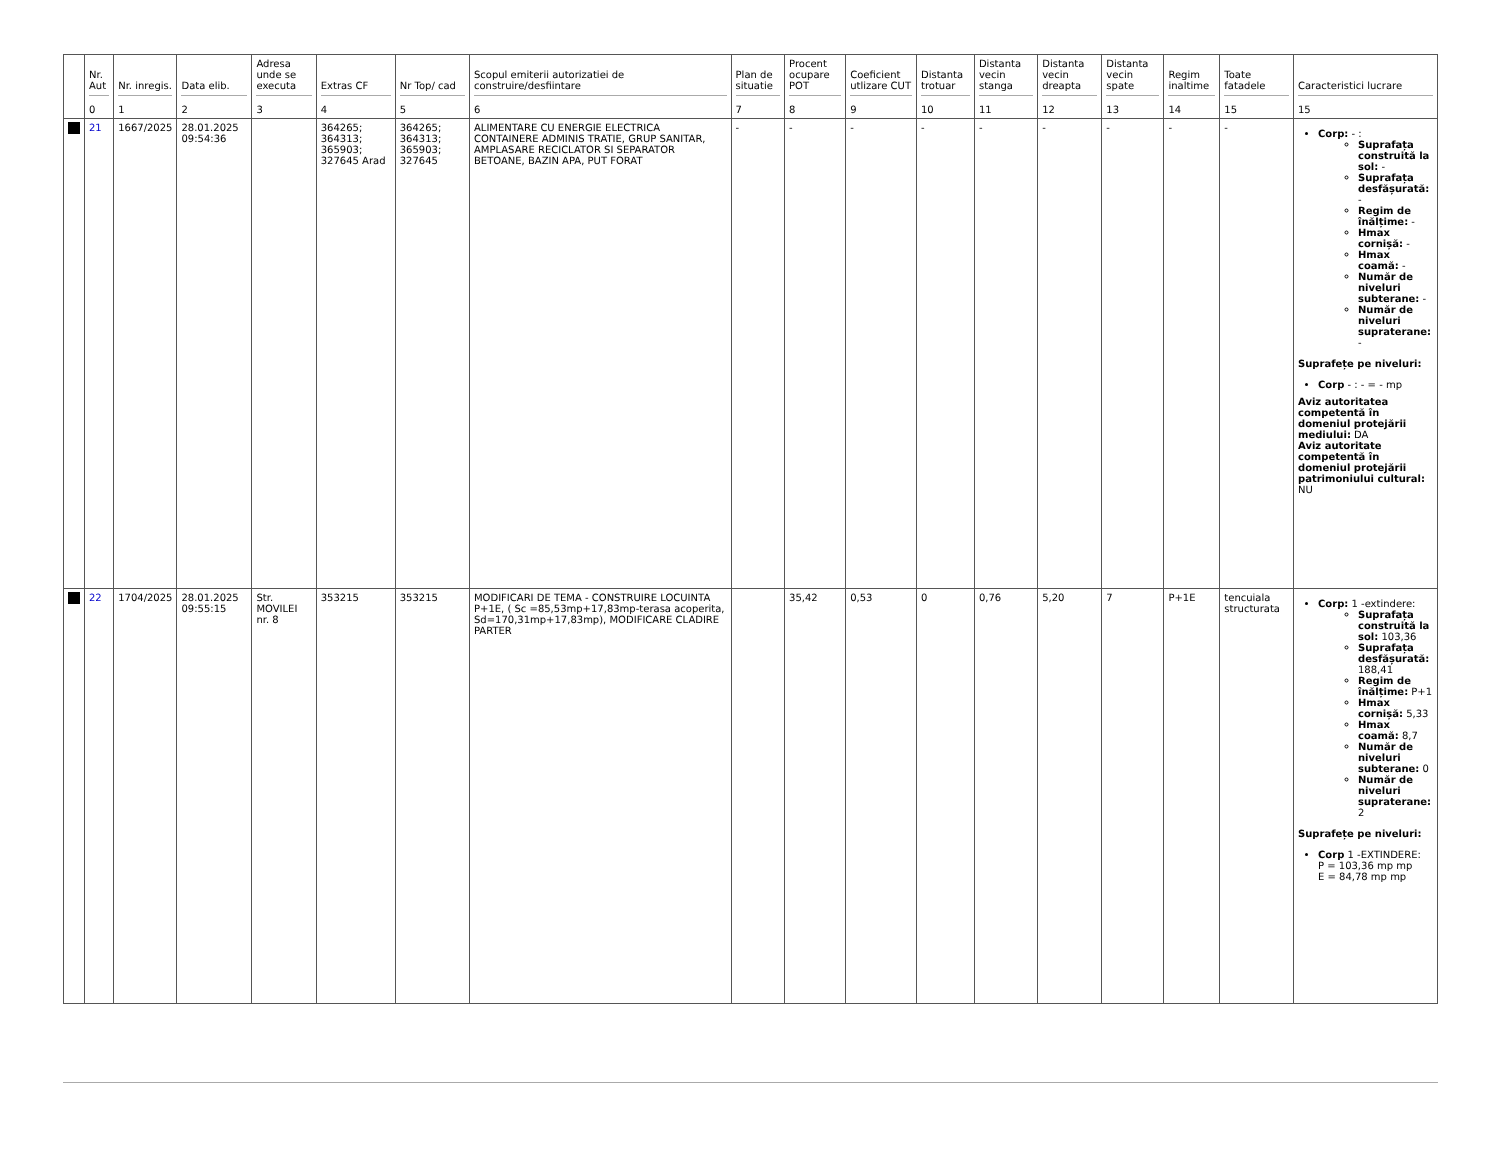| | Nr. Aut 0 | Nr. inregis. 1 | Data elib. 2 | Adresa unde se executa 3 | Extras CF 4 | Nr Top/ cad 5 | Scopul emiterii autorizatiei de construire/desfiintare 6 | Plan de situatie 7 | Procent ocupare POT 8 | Coeficient utlizare CUT 9 | Distanta trotuar 10 | Distanta vecin stanga 11 | Distanta vecin dreapta 12 | Distanta vecin spate 13 | Regim inaltime 14 | Toate fatadele 15 | Caracteristici lucrare 15 |
| --- | --- | --- | --- | --- | --- | --- | --- | --- | --- | --- | --- | --- | --- | --- | --- | --- | --- |
| | 21 | 1667/2025 | 28.01.2025 09:54:36 | | 364265; 364313; 365903; 327645 Arad | 364265; 364313; 365903; 327645 | ALIMENTARE CU ENERGIE ELECTRICA CONTAINERE ADMINIS TRATIE, GRUP SANITAR, AMPLASARE RECICLATOR SI SEPARATOR BETOANE, BAZIN APA, PUT FORAT | - | - | - | - | - | - | - | - | - | Corp: - : Suprafața construită la sol: - Suprafața desfășurată: - Regim de înălțime: - Hmax cornișă: - Hmax coamă: - Număr de niveluri subterane: - Număr de niveluri supraterane: - Suprafețe pe niveluri: Corp - : - = - mp Aviz autoritatea competentă în domeniul protejării mediului: DA Aviz autoritate competentă în domeniul protejării patrimoniului cultural: NU |
| | 22 | 1704/2025 | 28.01.2025 09:55:15 | Str. MOVILEI nr. 8 | 353215 | 353215 | MODIFICARI DE TEMA - CONSTRUIRE LOCUINTA P+1E, ( Sc =85,53mp+17,83mp-terasa acoperita, Sd=170,31mp+17,83mp), MODIFICARE CLADIRE PARTER | | 35,42 | 0,53 | 0 | 0,76 | 5,20 | 7 | P+1E | tencuiala structurata | Corp: 1 -extindere: Suprafața construită la sol: 103,36 Suprafața desfășurată: 188,41 Regim de înălțime: P+1 Hmax cornișă: 5,33 Hmax coamă: 8,7 Număr de niveluri subterane: 0 Număr de niveluri supraterane: 2 Suprafețe pe niveluri: Corp 1 -EXTINDERE: P = 103,36 mp mp E = 84,78 mp mp |